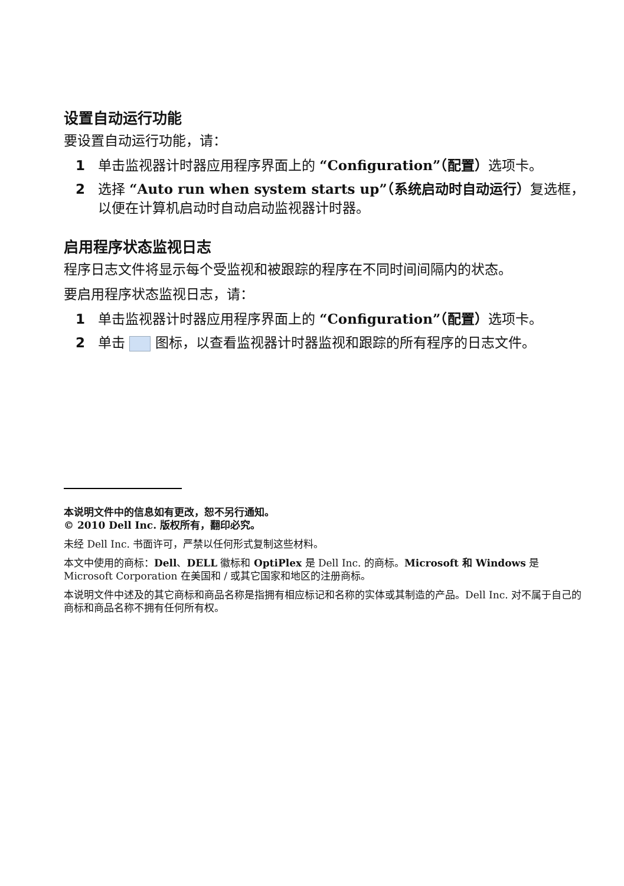设置自动运行功能
要设置自动运行功能，请：
1 单击监视器计时器应用程序界面上的 “Configuration”（配置）选项卡。
2 选择 “Auto run when system starts up”（系统启动时自动运行）复选框，以便在计算机启动时自动启动监视器计时器。
启用程序状态监视日志
程序日志文件将显示每个受监视和被跟踪的程序在不同时间间隔内的状态。
要启用程序状态监视日志，请：
1 单击监视器计时器应用程序界面上的 “Configuration”（配置）选项卡。
2 单击 图标，以查看监视器计时器监视和跟踪的所有程序的日志文件。
本说明文件中的信息如有更改，恕不另行通知。
© 2010 Dell Inc. 版权所有，翻印必究。
未经 Dell Inc. 书面许可，严禁以任何形式复制这些材料。
本文中使用的商标：Dell、DELL 徽标和 OptiPlex 是 Dell Inc. 的商标。Microsoft 和 Windows 是 Microsoft Corporation 在美国和 / 或其它国家和地区的注册商标。
本说明文件中述及的其它商标和商品名称是指拥有相应标记和名称的实体或其制造的产品。Dell Inc. 对不属于自己的商标和商品名称不拥有任何所有权。